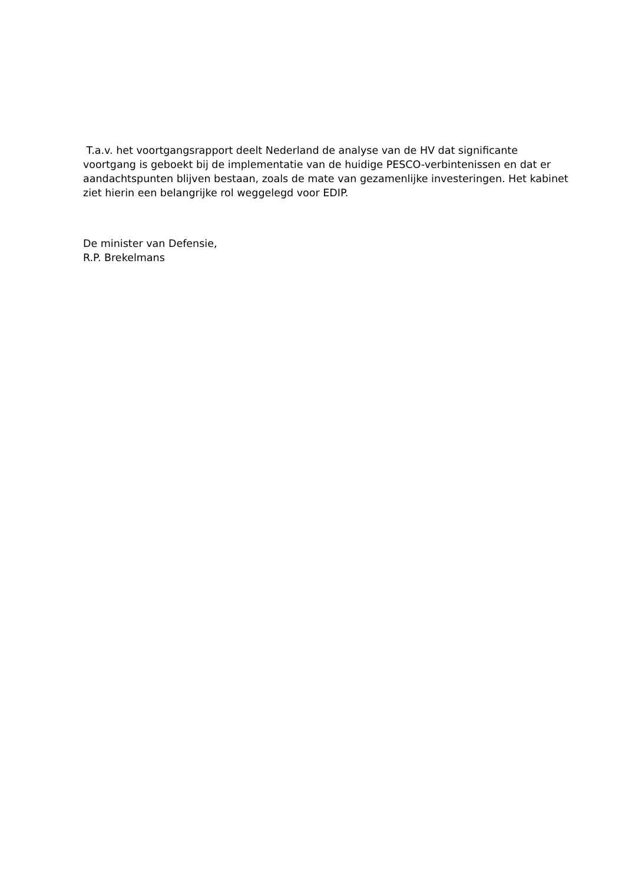T.a.v. het voortgangsrapport deelt Nederland de analyse van de HV dat significante voortgang is geboekt bij de implementatie van de huidige PESCO-verbintenissen en dat er aandachtspunten blijven bestaan, zoals de mate van gezamenlijke investeringen. Het kabinet ziet hierin een belangrijke rol weggelegd voor EDIP.
De minister van Defensie,
R.P. Brekelmans